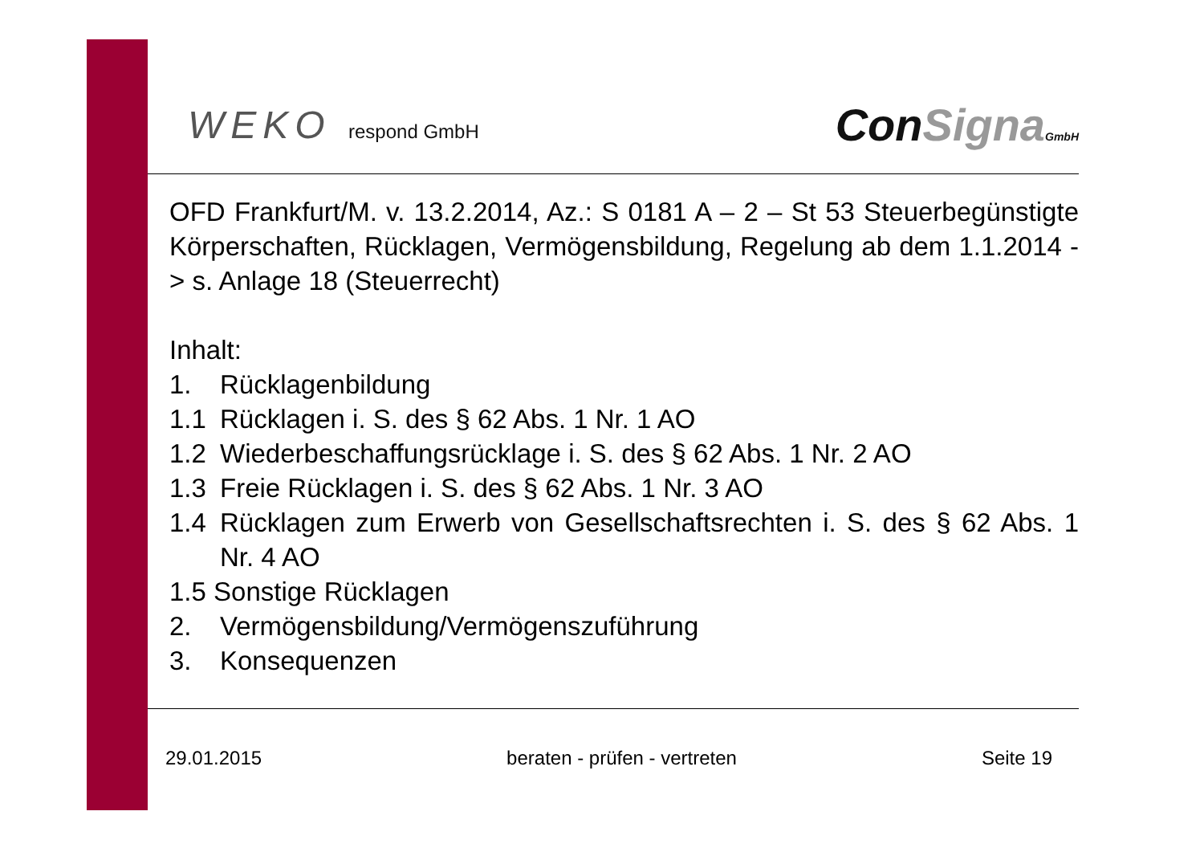WEKO respond GmbH
ConSigna GmbH
OFD Frankfurt/M. v. 13.2.2014, Az.: S 0181 A – 2 – St 53 Steuerbegünstigte Körperschaften, Rücklagen, Vermögensbildung, Regelung ab dem 1.1.2014 -> s. Anlage 18 (Steuerrecht)
Inhalt:
1. Rücklagenbildung
1.1 Rücklagen i. S. des § 62 Abs. 1 Nr. 1 AO
1.2 Wiederbeschaffungsrücklage i. S. des § 62 Abs. 1 Nr. 2 AO
1.3 Freie Rücklagen i. S. des § 62 Abs. 1 Nr. 3 AO
1.4 Rücklagen zum Erwerb von Gesellschaftsrechten i. S. des § 62 Abs. 1 Nr. 4 AO
1.5 Sonstige Rücklagen
2. Vermögensbildung/Vermögenszuführung
3. Konsequenzen
29.01.2015 beraten - prüfen - vertreten Seite 19